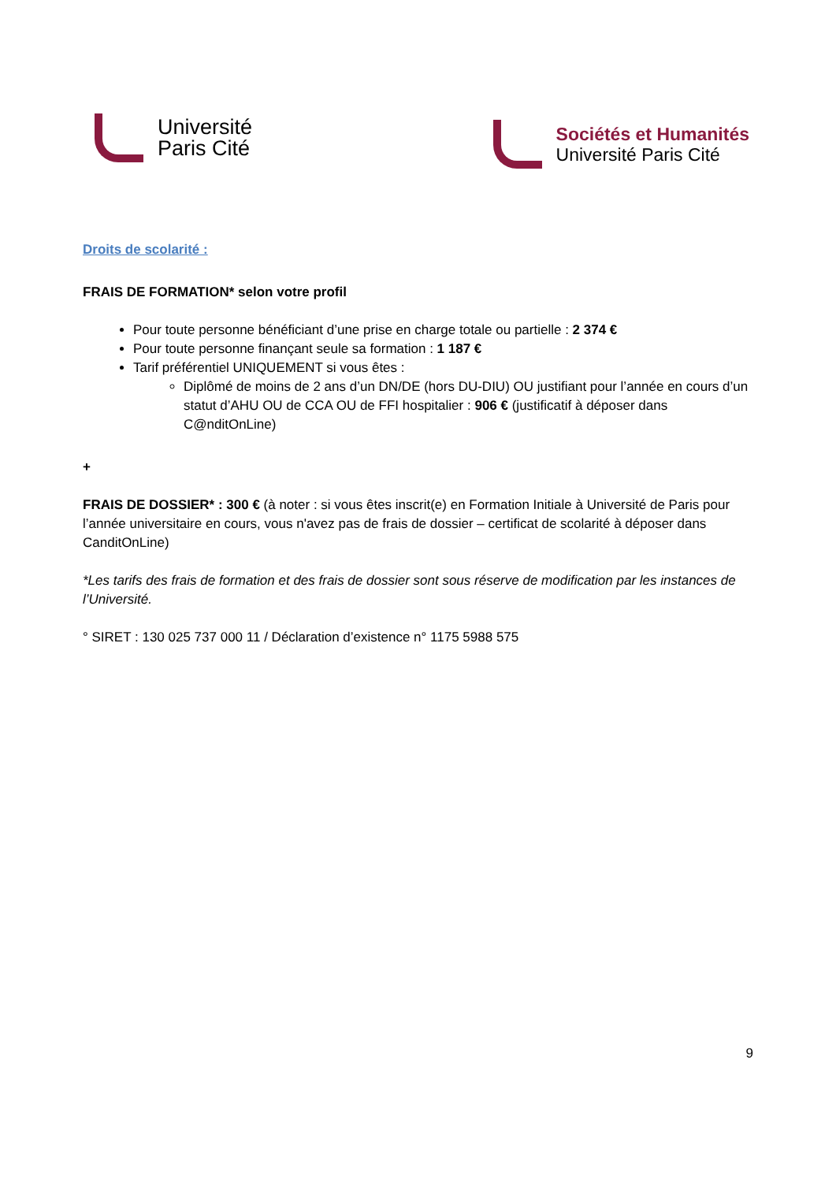Université
Paris Cité
Sociétés et Humanités
Université Paris Cité
Droits de scolarité :
FRAIS DE FORMATION* selon votre profil
Pour toute personne bénéficiant d’une prise en charge totale ou partielle : 2 374 €
Pour toute personne finançant seule sa formation : 1 187 €
Tarif préférentiel UNIQUEMENT si vous êtes :
Diplômé de moins de 2 ans d’un DN/DE (hors DU-DIU) OU justifiant pour l’année en cours d’un statut d’AHU OU de CCA OU de FFI hospitalier : 906 € (justificatif à déposer dans C@nditOnLine)
+
FRAIS DE DOSSIER* : 300 € (à noter : si vous êtes inscrit(e) en Formation Initiale à Université de Paris pour l’année universitaire en cours, vous n'avez pas de frais de dossier – certificat de scolarité à déposer dans CanditOnLine)
*Les tarifs des frais de formation et des frais de dossier sont sous réserve de modification par les instances de l’Université.
° SIRET : 130 025 737 000 11 / Déclaration d’existence n° 1175 5988 575
9